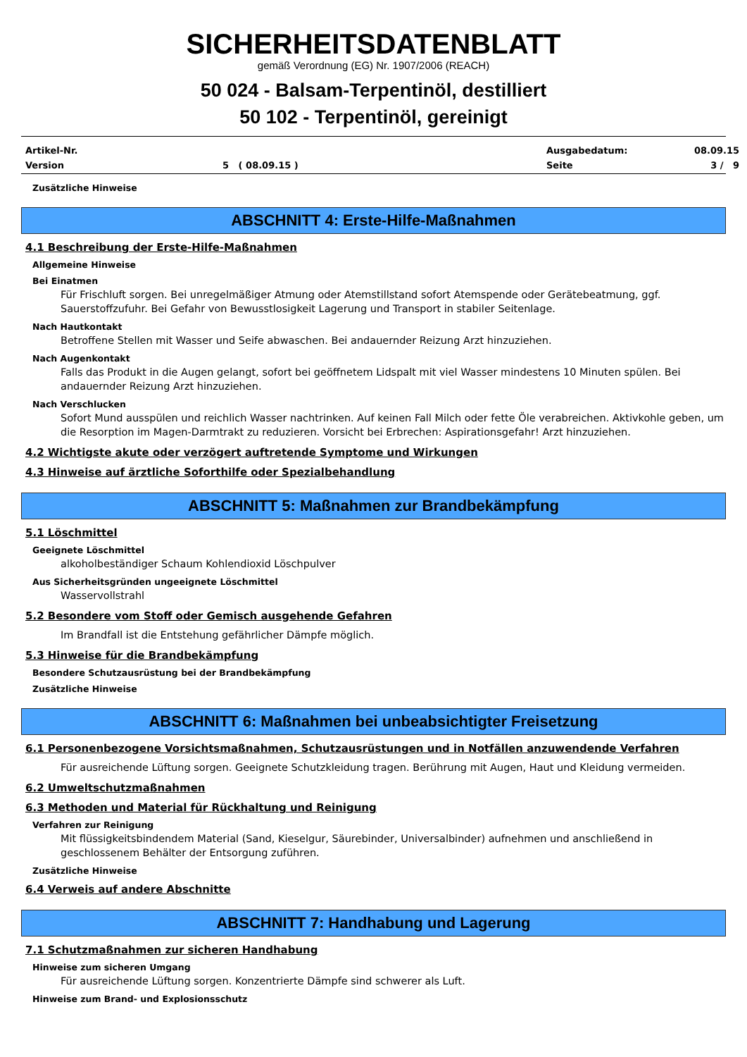SICHERHEITSDATENBLATT
gemäß Verordnung (EG) Nr. 1907/2006 (REACH)
50 024 - Balsam-Terpentinöl, destilliert
50 102 - Terpentinöl, gereinigt
Artikel-Nr.
Ausgabedatum:
08.09.15
Version
5 ( 08.09.15 )
Seite
3 / 9
Zusätzliche Hinweise
ABSCHNITT 4: Erste-Hilfe-Maßnahmen
4.1 Beschreibung der Erste-Hilfe-Maßnahmen
Allgemeine Hinweise
Bei Einatmen
Für Frischluft sorgen. Bei unregelmäßiger Atmung oder Atemstillstand sofort Atemspende oder Gerätebeatmung, ggf. Sauerstoffzufuhr. Bei Gefahr von Bewusstlosigkeit Lagerung und Transport in stabiler Seitenlage.
Nach Hautkontakt
Betroffene Stellen mit Wasser und Seife abwaschen. Bei andauernder Reizung Arzt hinzuziehen.
Nach Augenkontakt
Falls das Produkt in die Augen gelangt, sofort bei geöffnetem Lidspalt mit viel Wasser mindestens 10 Minuten spülen. Bei andauernder Reizung Arzt hinzuziehen.
Nach Verschlucken
Sofort Mund ausspülen und reichlich Wasser nachtrinken. Auf keinen Fall Milch oder fette Öle verabreichen. Aktivkohle geben, um die Resorption im Magen-Darmtrakt zu reduzieren. Vorsicht bei Erbrechen: Aspirationsgefahr! Arzt hinzuziehen.
4.2 Wichtigste akute oder verzögert auftretende Symptome und Wirkungen
4.3 Hinweise auf ärztliche Soforthilfe oder Spezialbehandlung
ABSCHNITT 5: Maßnahmen zur Brandbekämpfung
5.1 Löschmittel
Geeignete Löschmittel
alkoholbeständiger Schaum Kohlendioxid Löschpulver
Aus Sicherheitsgründen ungeeignete Löschmittel
Wasservollstrahl
5.2 Besondere vom Stoff oder Gemisch ausgehende Gefahren
Im Brandfall ist die Entstehung gefährlicher Dämpfe möglich.
5.3 Hinweise für die Brandbekämpfung
Besondere Schutzausrüstung bei der Brandbekämpfung
Zusätzliche Hinweise
ABSCHNITT 6: Maßnahmen bei unbeabsichtigter Freisetzung
6.1 Personenbezogene Vorsichtsmaßnahmen, Schutzausrüstungen und in Notfällen anzuwendende Verfahren
Für ausreichende Lüftung sorgen. Geeignete Schutzkleidung tragen. Berührung mit Augen, Haut und Kleidung vermeiden.
6.2 Umweltschutzmaßnahmen
6.3 Methoden und Material für Rückhaltung und Reinigung
Verfahren zur Reinigung
Mit flüssigkeitsbindendem Material (Sand, Kieselgur, Säurebinder, Universalbinder) aufnehmen und anschließend in geschlossenem Behälter der Entsorgung zuführen.
Zusätzliche Hinweise
6.4 Verweis auf andere Abschnitte
ABSCHNITT 7: Handhabung und Lagerung
7.1 Schutzmaßnahmen zur sicheren Handhabung
Hinweise zum sicheren Umgang
Für ausreichende Lüftung sorgen. Konzentrierte Dämpfe sind schwerer als Luft.
Hinweise zum Brand- und Explosionsschutz